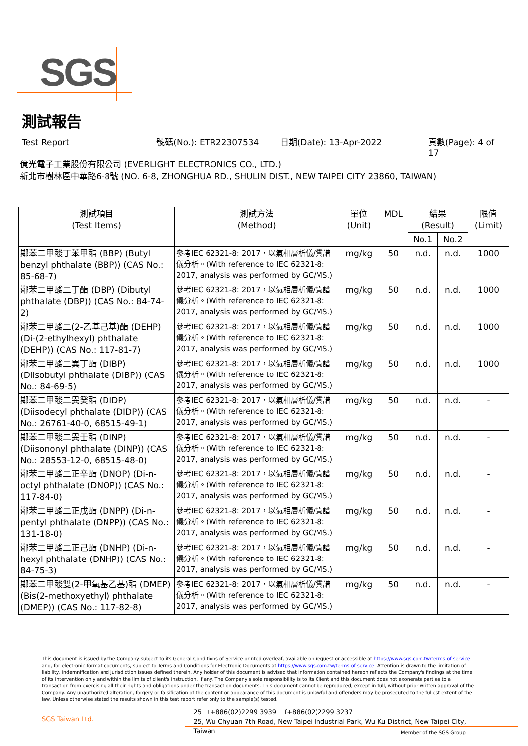SGS
測試報告
Test Report 號碼(No.): ETR22307534 日期(Date): 13-Apr-2022 頁數(Page): 4 of 17
億光電子工業股份有限公司 (EVERLIGHT ELECTRONICS CO., LTD.)
新北市樹林區中華路6-8號 (NO. 6-8, ZHONGHUA RD., SHULIN DIST., NEW TAIPEI CITY 23860, TAIWAN)
| 測試項目 (Test Items) | 測試方法 (Method) | 單位 (Unit) | MDL | 結果 (Result) | | 限值 (Limit) |
| --- | --- | --- | --- | --- | --- | --- |
| | | | | No.1 | No.2 | |
| 鄰苯二甲酸丁苯甲酯 (BBP) (Butyl benzyl phthalate (BBP)) (CAS No.: 85-68-7) | 參考IEC 62321-8: 2017，以氣相層析儀/質譜儀分析。(With reference to IEC 62321-8: 2017, analysis was performed by GC/MS.) | mg/kg | 50 | n.d. | n.d. | 1000 |
| 鄰苯二甲酸二丁酯 (DBP) (Dibutyl phthalate (DBP)) (CAS No.: 84-74-2) | 參考IEC 62321-8: 2017，以氣相層析儀/質譜儀分析。(With reference to IEC 62321-8: 2017, analysis was performed by GC/MS.) | mg/kg | 50 | n.d. | n.d. | 1000 |
| 鄰苯二甲酸二(2-乙基己基)酯 (DEHP) (Di-(2-ethylhexyl) phthalate (DEHP)) (CAS No.: 117-81-7) | 參考IEC 62321-8: 2017，以氣相層析儀/質譜儀分析。(With reference to IEC 62321-8: 2017, analysis was performed by GC/MS.) | mg/kg | 50 | n.d. | n.d. | 1000 |
| 鄰苯二甲酸二異丁酯 (DIBP) (Diisobutyl phthalate (DIBP)) (CAS No.: 84-69-5) | 參考IEC 62321-8: 2017，以氣相層析儀/質譜儀分析。(With reference to IEC 62321-8: 2017, analysis was performed by GC/MS.) | mg/kg | 50 | n.d. | n.d. | 1000 |
| 鄰苯二甲酸二異癸酯 (DIDP) (Diisodecyl phthalate (DIDP)) (CAS No.: 26761-40-0, 68515-49-1) | 參考IEC 62321-8: 2017，以氣相層析儀/質譜儀分析。(With reference to IEC 62321-8: 2017, analysis was performed by GC/MS.) | mg/kg | 50 | n.d. | n.d. | - |
| 鄰苯二甲酸二異壬酯 (DINP) (Diisononyl phthalate (DINP)) (CAS No.: 28553-12-0, 68515-48-0) | 參考IEC 62321-8: 2017，以氣相層析儀/質譜儀分析。(With reference to IEC 62321-8: 2017, analysis was performed by GC/MS.) | mg/kg | 50 | n.d. | n.d. | - |
| 鄰苯二甲酸二正辛酯 (DNOP) (Di-n-octyl phthalate (DNOP)) (CAS No.: 117-84-0) | 參考IEC 62321-8: 2017，以氣相層析儀/質譜儀分析。(With reference to IEC 62321-8: 2017, analysis was performed by GC/MS.) | mg/kg | 50 | n.d. | n.d. | - |
| 鄰苯二甲酸二正戊酯 (DNPP) (Di-n-pentyl phthalate (DNPP)) (CAS No.: 131-18-0) | 參考IEC 62321-8: 2017，以氣相層析儀/質譜儀分析。(With reference to IEC 62321-8: 2017, analysis was performed by GC/MS.) | mg/kg | 50 | n.d. | n.d. | - |
| 鄰苯二甲酸二正己酯 (DNHP) (Di-n-hexyl phthalate (DNHP)) (CAS No.: 84-75-3) | 參考IEC 62321-8: 2017，以氣相層析儀/質譜儀分析。(With reference to IEC 62321-8: 2017, analysis was performed by GC/MS.) | mg/kg | 50 | n.d. | n.d. | - |
| 鄰苯二甲酸雙(2-甲氧基乙基)酯 (DMEP) (Bis(2-methoxyethyl) phthalate (DMEP)) (CAS No.: 117-82-8) | 參考IEC 62321-8: 2017，以氣相層析儀/質譜儀分析。(With reference to IEC 62321-8: 2017, analysis was performed by GC/MS.) | mg/kg | 50 | n.d. | n.d. | - |
This document is issued by the Company subject to its General Conditions of Service printed overleaf, available on request or accessible at https://www.sgs.com.tw/terms-of-service and, for electronic format documents, subject to Terms and Conditions for Electronic Documents at https://www.sgs.com.tw/terms-of-service. Attention is drawn to the limitation of liability, indemnification and jurisdiction issues defined therein. Any holder of this document is advised that information contained hereon reflects the Company's findings at the time of its intervention only and within the limits of client's instruction, if any. The Company's sole responsibility is to its Client and this document does not exonerate parties to a transaction from exercising all their rights and obligations under the transaction documents. This document cannot be reproduced, except in full, without prior written approval of the Company. Any unauthorized alteration, forgery or falsification of the content or appearance of this document is unlawful and offenders may be prosecuted to the fullest extent of the law. Unless otherwise stated the results shown in this test report refer only to the sample(s) tested.
SGS Taiwan Ltd.
25 t+886(02)2299 3939 f+886(02)2299 3237
25, Wu Chyuan 7th Road, New Taipei Industrial Park, Wu Ku District, New Taipei City, Taiwan
Member of the SGS Group